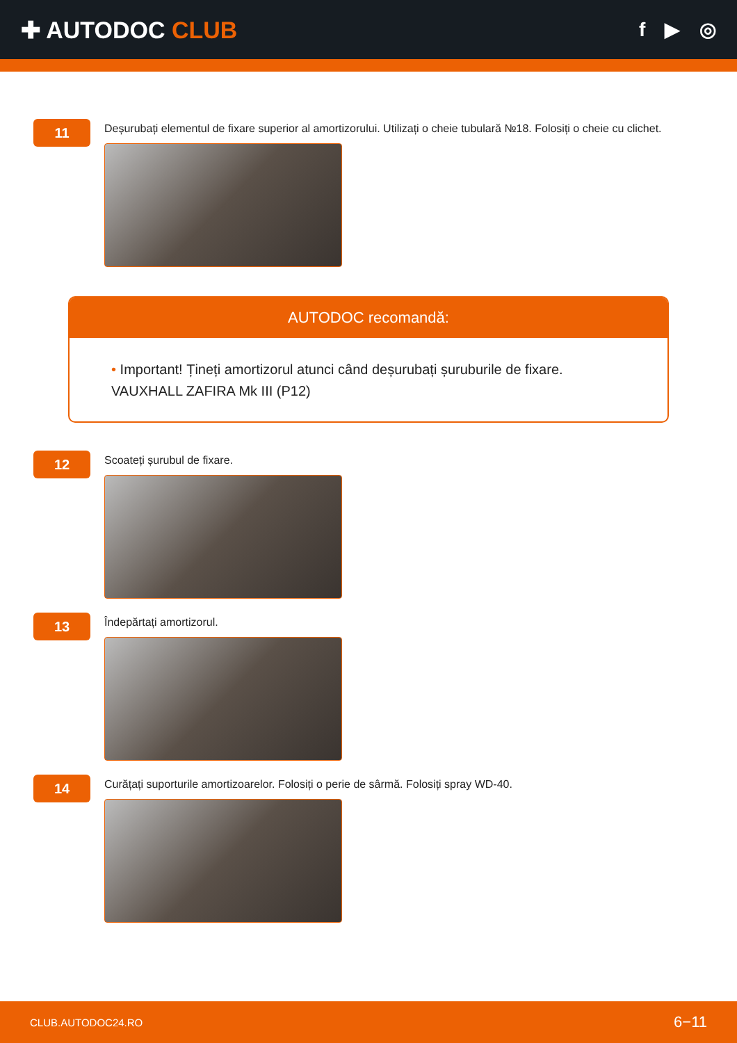✚ AUTODOC CLUB
f ▶ ◎
11
Deșurubați elementul de fixare superior al amortizorului. Utilizați o cheie tubulară №18. Folosiți o cheie cu clichet.
AUTODOC recomandă:
• Important! Țineți amortizorul atunci când deșurubați șuruburile de fixare. VAUXHALL ZAFIRA Mk III (P12)
12
Scoateți șurubul de fixare.
13
Îndepărtați amortizorul.
14
Curățați suporturile amortizoarelor. Folosiți o perie de sârmă. Folosiți spray WD-40.
CLUB.AUTODOC24.RO 6−11